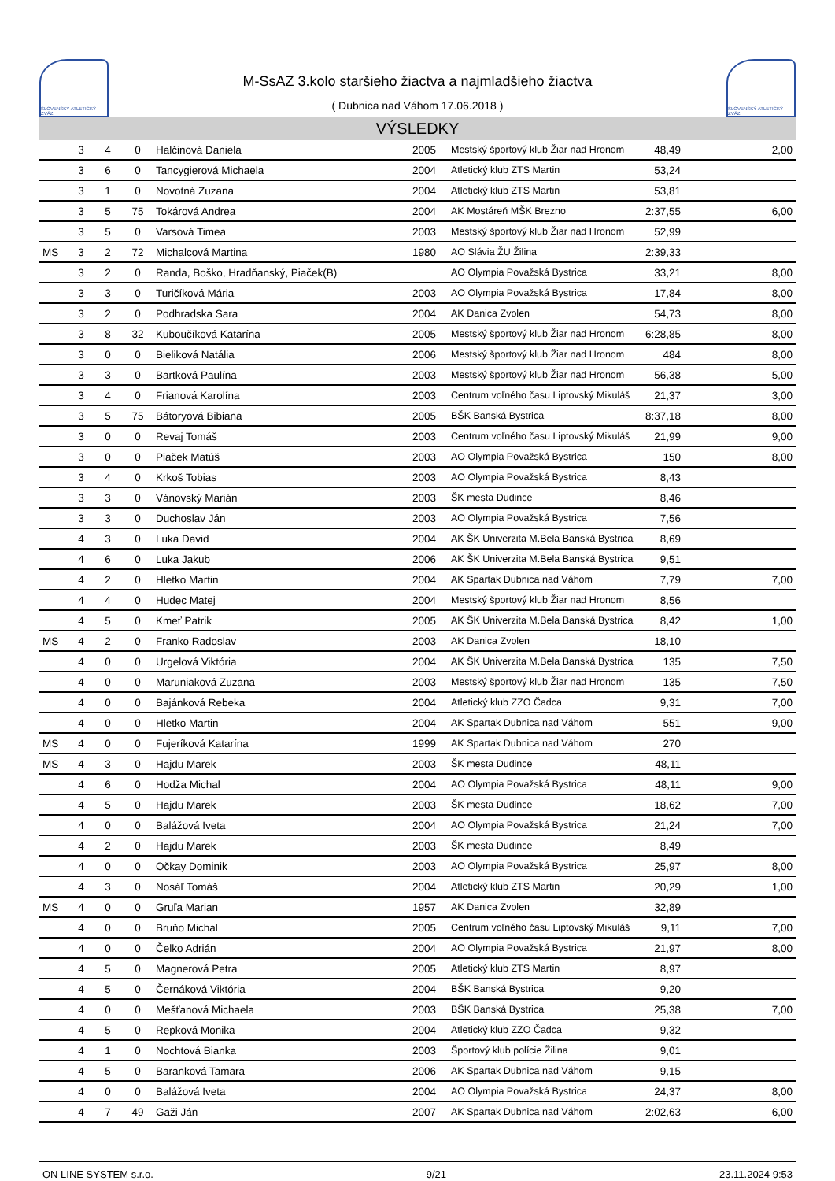SLOVENSKÝ ATLETICKÝ ZVÄZ
M-SsAZ 3.kolo staršieho žiactva a najmladšieho žiactva
( Dubnica nad Váhom 17.06.2018 )
SLOVENSKÝ ATLETICKÝ ZVÄZ
VÝSLEDKY
| | 3 | 4 | 0 | Halčinová Daniela | 2005 | Mestský športový klub Žiar nad Hronom | 48,49 | 2,00 |
| | 3 | 6 | 0 | Tancygierová Michaela | 2004 | Atletický klub ZTS Martin | 53,24 | |
| | 3 | 1 | 0 | Novotná Zuzana | 2004 | Atletický klub ZTS Martin | 53,81 | |
| | 3 | 5 | 75 | Tokárová Andrea | 2004 | AK Mostáreň MŠK Brezno | 2:37,55 | 6,00 |
| | 3 | 5 | 0 | Varsová Timea | 2003 | Mestský športový klub Žiar nad Hronom | 52,99 | |
| MS | 3 | 2 | 72 | Michalcová Martina | 1980 | AO Slávia ŽU Žilina | 2:39,33 | |
| | 3 | 2 | 0 | Randa, Boško, Hradňanský, Piaček(B) | | AO Olympia Považská Bystrica | 33,21 | 8,00 |
| | 3 | 3 | 0 | Turičíková Mária | 2003 | AO Olympia Považská Bystrica | 17,84 | 8,00 |
| | 3 | 2 | 0 | Podhradska Sara | 2004 | AK Danica Zvolen | 54,73 | 8,00 |
| | 3 | 8 | 32 | Kuboučíková Katarína | 2005 | Mestský športový klub Žiar nad Hronom | 6:28,85 | 8,00 |
| | 3 | 0 | 0 | Bieliková Natália | 2006 | Mestský športový klub Žiar nad Hronom | 484 | 8,00 |
| | 3 | 3 | 0 | Bartková Paulína | 2003 | Mestský športový klub Žiar nad Hronom | 56,38 | 5,00 |
| | 3 | 4 | 0 | Frianová Karolína | 2003 | Centrum voľného času Liptovský Mikuláš | 21,37 | 3,00 |
| | 3 | 5 | 75 | Bátoryová Bibiana | 2005 | BŠK Banská Bystrica | 8:37,18 | 8,00 |
| | 3 | 0 | 0 | Revaj Tomáš | 2003 | Centrum voľného času Liptovský Mikuláš | 21,99 | 9,00 |
| | 3 | 0 | 0 | Piaček Matúš | 2003 | AO Olympia Považská Bystrica | 150 | 8,00 |
| | 3 | 4 | 0 | Krkoš Tobias | 2003 | AO Olympia Považská Bystrica | 8,43 | |
| | 3 | 3 | 0 | Vánovský Marián | 2003 | ŠK mesta Dudince | 8,46 | |
| | 3 | 3 | 0 | Duchoslav Ján | 2003 | AO Olympia Považská Bystrica | 7,56 | |
| | 4 | 3 | 0 | Luka David | 2004 | AK ŠK Univerzita M.Bela Banská Bystrica | 8,69 | |
| | 4 | 6 | 0 | Luka Jakub | 2006 | AK ŠK Univerzita M.Bela Banská Bystrica | 9,51 | |
| | 4 | 2 | 0 | Hletko Martin | 2004 | AK Spartak Dubnica nad Váhom | 7,79 | 7,00 |
| | 4 | 4 | 0 | Hudec Matej | 2004 | Mestský športový klub Žiar nad Hronom | 8,56 | |
| | 4 | 5 | 0 | Kmeť Patrik | 2005 | AK ŠK Univerzita M.Bela Banská Bystrica | 8,42 | 1,00 |
| MS | 4 | 2 | 0 | Franko Radoslav | 2003 | AK Danica Zvolen | 18,10 | |
| | 4 | 0 | 0 | Urgelová Viktória | 2004 | AK ŠK Univerzita M.Bela Banská Bystrica | 135 | 7,50 |
| | 4 | 0 | 0 | Maruniaková Zuzana | 2003 | Mestský športový klub Žiar nad Hronom | 135 | 7,50 |
| | 4 | 0 | 0 | Bajánková Rebeka | 2004 | Atletický klub ZZO Čadca | 9,31 | 7,00 |
| | 4 | 0 | 0 | Hletko Martin | 2004 | AK Spartak Dubnica nad Váhom | 551 | 9,00 |
| MS | 4 | 0 | 0 | Fujeríková Katarína | 1999 | AK Spartak Dubnica nad Váhom | 270 | |
| MS | 4 | 3 | 0 | Hajdu Marek | 2003 | ŠK mesta Dudince | 48,11 | |
| | 4 | 6 | 0 | Hodža Michal | 2004 | AO Olympia Považská Bystrica | 48,11 | 9,00 |
| | 4 | 5 | 0 | Hajdu Marek | 2003 | ŠK mesta Dudince | 18,62 | 7,00 |
| | 4 | 0 | 0 | Balážová Iveta | 2004 | AO Olympia Považská Bystrica | 21,24 | 7,00 |
| | 4 | 2 | 0 | Hajdu Marek | 2003 | ŠK mesta Dudince | 8,49 | |
| | 4 | 0 | 0 | Očkay Dominik | 2003 | AO Olympia Považská Bystrica | 25,97 | 8,00 |
| | 4 | 3 | 0 | Nosáľ Tomáš | 2004 | Atletický klub ZTS Martin | 20,29 | 1,00 |
| MS | 4 | 0 | 0 | Gruľa Marian | 1957 | AK Danica Zvolen | 32,89 | |
| | 4 | 0 | 0 | Bruňo Michal | 2005 | Centrum voľného času Liptovský Mikuláš | 9,11 | 7,00 |
| | 4 | 0 | 0 | Čelko Adrián | 2004 | AO Olympia Považská Bystrica | 21,97 | 8,00 |
| | 4 | 5 | 0 | Magnerová Petra | 2005 | Atletický klub ZTS Martin | 8,97 | |
| | 4 | 5 | 0 | Černáková Viktória | 2004 | BŠK Banská Bystrica | 9,20 | |
| | 4 | 0 | 0 | Mešťanová Michaela | 2003 | BŠK Banská Bystrica | 25,38 | 7,00 |
| | 4 | 5 | 0 | Repková Monika | 2004 | Atletický klub ZZO Čadca | 9,32 | |
| | 4 | 1 | 0 | Nochtová Bianka | 2003 | Športový klub polície Žilina | 9,01 | |
| | 4 | 5 | 0 | Baranková Tamara | 2006 | AK Spartak Dubnica nad Váhom | 9,15 | |
| | 4 | 0 | 0 | Balážová Iveta | 2004 | AO Olympia Považská Bystrica | 24,37 | 8,00 |
| | 4 | 7 | 49 | Gaži Ján | 2007 | AK Spartak Dubnica nad Váhom | 2:02,63 | 6,00 |
ON LINE SYSTEM s.r.o. 9/21 23.11.2024 9:53